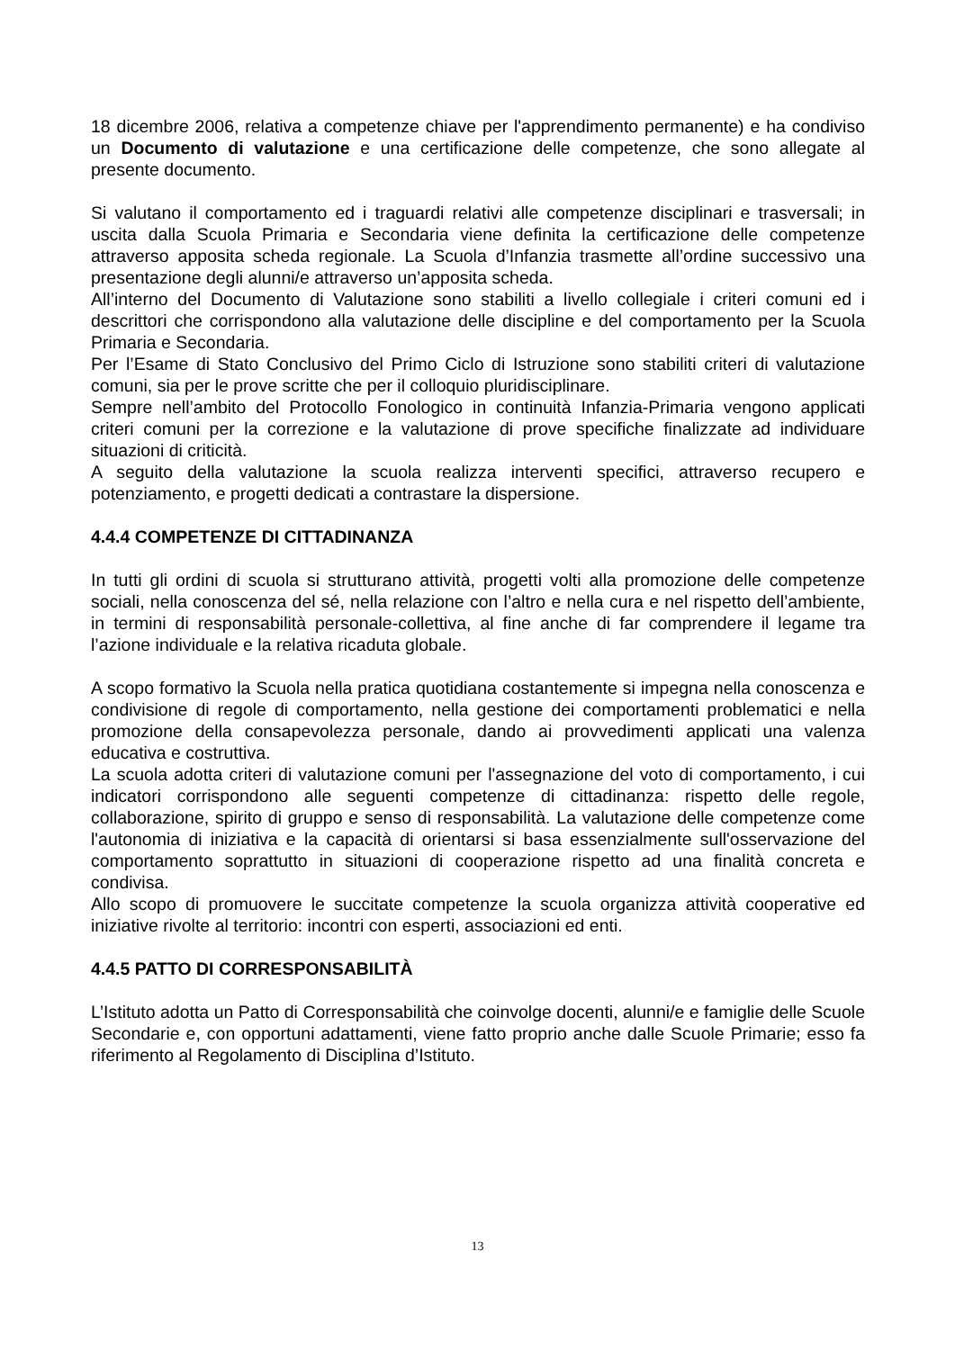18 dicembre 2006, relativa a competenze chiave per l'apprendimento permanente) e ha condiviso un Documento di valutazione e una certificazione delle competenze, che sono allegate al presente documento.
Si valutano il comportamento ed i traguardi relativi alle competenze disciplinari e trasversali; in uscita dalla Scuola Primaria e Secondaria viene definita la certificazione delle competenze attraverso apposita scheda regionale. La Scuola d’Infanzia trasmette all’ordine successivo una presentazione degli alunni/e attraverso un’apposita scheda.
All’interno del Documento di Valutazione sono stabiliti a livello collegiale i criteri comuni ed i descrittori che corrispondono alla valutazione delle discipline e del comportamento per la Scuola Primaria e Secondaria.
Per l’Esame di Stato Conclusivo del Primo Ciclo di Istruzione sono stabiliti criteri di valutazione comuni, sia per le prove scritte che per il colloquio pluridisciplinare.
Sempre nell’ambito del Protocollo Fonologico in continuità Infanzia-Primaria vengono applicati criteri comuni per la correzione e la valutazione di prove specifiche finalizzate ad individuare situazioni di criticità.
A seguito della valutazione la scuola realizza interventi specifici, attraverso recupero e potenziamento, e progetti dedicati a contrastare la dispersione.
4.4.4 COMPETENZE DI CITTADINANZA
In tutti gli ordini di scuola si strutturano attività, progetti volti alla promozione delle competenze sociali, nella conoscenza del sé, nella relazione con l’altro e nella cura e nel rispetto dell’ambiente, in termini di responsabilità personale-collettiva, al fine anche di far comprendere il legame tra l’azione individuale e la relativa ricaduta globale.
A scopo formativo la Scuola nella pratica quotidiana costantemente si impegna nella conoscenza e condivisione di regole di comportamento, nella gestione dei comportamenti problematici e nella promozione della consapevolezza personale, dando ai provvedimenti applicati una valenza educativa e costruttiva.
La scuola adotta criteri di valutazione comuni per l'assegnazione del voto di comportamento, i cui indicatori corrispondono alle seguenti competenze di cittadinanza: rispetto delle regole, collaborazione, spirito di gruppo e senso di responsabilità. La valutazione delle competenze come l'autonomia di iniziativa e la capacità di orientarsi si basa essenzialmente sull'osservazione del comportamento soprattutto in situazioni di cooperazione rispetto ad una finalità concreta e condivisa.
Allo scopo di promuovere le succitate competenze la scuola organizza attività cooperative ed iniziative rivolte al territorio: incontri con esperti, associazioni ed enti.
4.4.5 PATTO DI CORRESPONSABILITÀ
L’Istituto adotta un Patto di Corresponsabilità che coinvolge docenti, alunni/e e famiglie delle Scuole Secondarie e, con opportuni adattamenti, viene fatto proprio anche dalle Scuole Primarie; esso fa riferimento al Regolamento di Disciplina d’Istituto.
13